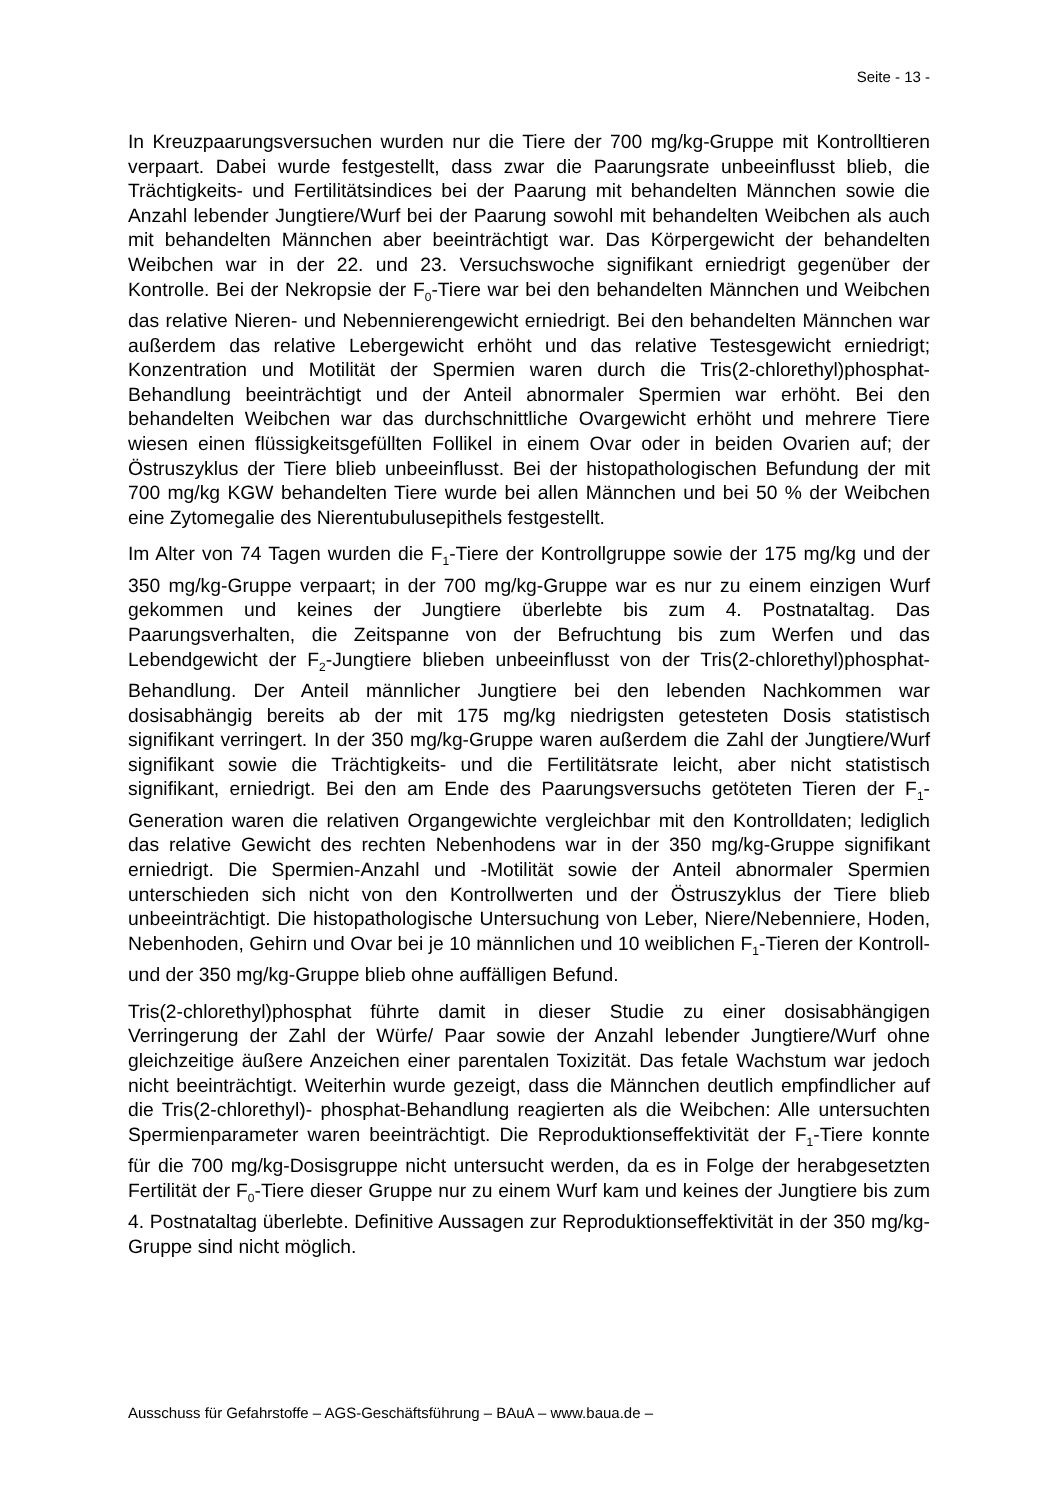Seite - 13 -
In Kreuzpaarungsversuchen wurden nur die Tiere der 700 mg/kg-Gruppe mit Kontrolltieren verpaart. Dabei wurde festgestellt, dass zwar die Paarungsrate unbeeinflusst blieb, die Trächtigkeits- und Fertilitätsindices bei der Paarung mit behandelten Männchen sowie die Anzahl lebender Jungtiere/Wurf bei der Paarung sowohl mit behandelten Weibchen als auch mit behandelten Männchen aber beeinträchtigt war. Das Körpergewicht der behandelten Weibchen war in der 22. und 23. Versuchswoche signifikant erniedrigt gegenüber der Kontrolle. Bei der Nekropsie der F<sub>0</sub>-Tiere war bei den behandelten Männchen und Weibchen das relative Nieren- und Nebennierengewicht erniedrigt. Bei den behandelten Männchen war außerdem das relative Lebergewicht erhöht und das relative Testesgewicht erniedrigt; Konzentration und Motilität der Spermien waren durch die Tris(2-chlorethyl)phosphat-Behandlung beeinträchtigt und der Anteil abnormaler Spermien war erhöht. Bei den behandelten Weibchen war das durchschnittliche Ovargewicht erhöht und mehrere Tiere wiesen einen flüssigkeitsgefüllten Follikel in einem Ovar oder in beiden Ovarien auf; der Östruszyklus der Tiere blieb unbeeinflusst. Bei der histopathologischen Befundung der mit 700 mg/kg KGW behandelten Tiere wurde bei allen Männchen und bei 50 % der Weibchen eine Zytomegalie des Nierentubulusepithels festgestellt.
Im Alter von 74 Tagen wurden die F<sub>1</sub>-Tiere der Kontrollgruppe sowie der 175 mg/kg und der 350 mg/kg-Gruppe verpaart; in der 700 mg/kg-Gruppe war es nur zu einem einzigen Wurf gekommen und keines der Jungtiere überlebte bis zum 4. Postnataltag. Das Paarungsverhalten, die Zeitspanne von der Befruchtung bis zum Werfen und das Lebendgewicht der F<sub>2</sub>-Jungtiere blieben unbeeinflusst von der Tris(2-chlorethyl)phosphat-Behandlung. Der Anteil männlicher Jungtiere bei den lebenden Nachkommen war dosisabhängig bereits ab der mit 175 mg/kg niedrigsten getesteten Dosis statistisch signifikant verringert. In der 350 mg/kg-Gruppe waren außerdem die Zahl der Jungtiere/Wurf signifikant sowie die Trächtigkeits- und die Fertilitätsrate leicht, aber nicht statistisch signifikant, erniedrigt. Bei den am Ende des Paarungsversuchs getöteten Tieren der F<sub>1</sub>-Generation waren die relativen Organgewichte vergleichbar mit den Kontrolldaten; lediglich das relative Gewicht des rechten Nebenhodens war in der 350 mg/kg-Gruppe signifikant erniedrigt. Die Spermien-Anzahl und -Motilität sowie der Anteil abnormaler Spermien unterschieden sich nicht von den Kontrollwerten und der Östruszyklus der Tiere blieb unbeeinträchtigt. Die histopathologische Untersuchung von Leber, Niere/Nebenniere, Hoden, Nebenhoden, Gehirn und Ovar bei je 10 männlichen und 10 weiblichen F<sub>1</sub>-Tieren der Kontroll- und der 350 mg/kg-Gruppe blieb ohne auffälligen Befund.
Tris(2-chlorethyl)phosphat führte damit in dieser Studie zu einer dosisabhängigen Verringerung der Zahl der Würfe/ Paar sowie der Anzahl lebender Jungtiere/Wurf ohne gleichzeitige äußere Anzeichen einer parentalen Toxizität. Das fetale Wachstum war jedoch nicht beeinträchtigt. Weiterhin wurde gezeigt, dass die Männchen deutlich empfindlicher auf die Tris(2-chlorethyl)- phosphat-Behandlung reagierten als die Weibchen: Alle untersuchten Spermienparameter waren beeinträchtigt. Die Reproduktionseffektivität der F<sub>1</sub>-Tiere konnte für die 700 mg/kg-Dosisgruppe nicht untersucht werden, da es in Folge der herabgesetzten Fertilität der F<sub>0</sub>-Tiere dieser Gruppe nur zu einem Wurf kam und keines der Jungtiere bis zum 4. Postnataltag überlebte. Definitive Aussagen zur Reproduktionseffektivität in der 350 mg/kg-Gruppe sind nicht möglich.
Ausschuss für Gefahrstoffe – AGS-Geschäftsführung – BAuA – www.baua.de –